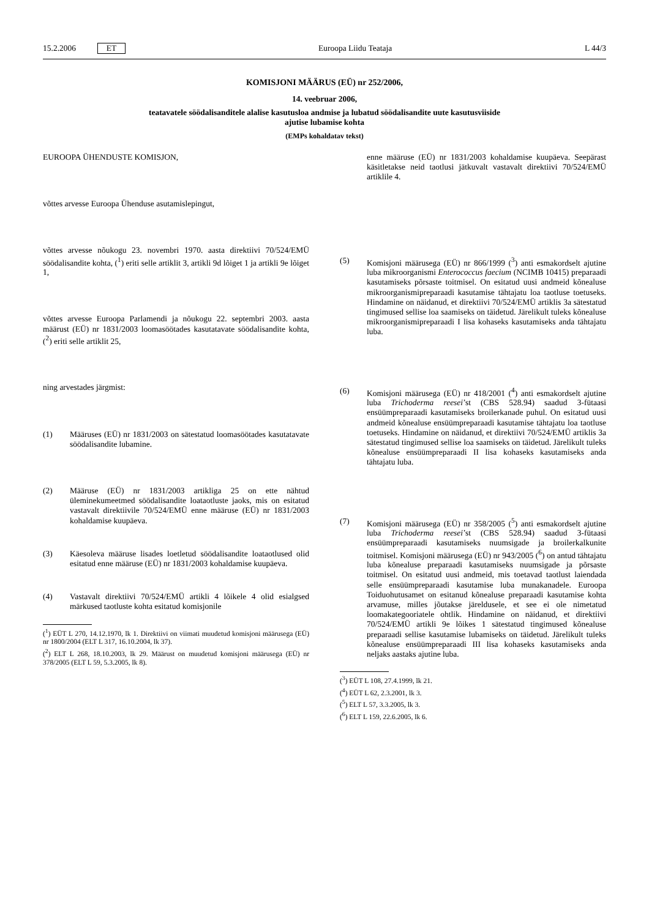15.2.2006 ET Euroopa Liidu Teataja L 44/3
KOMISJONI MÄÄRUS (EÜ) nr 252/2006,
14. veebruar 2006,
teatavatele söödalisanditele alalise kasutusloa andmise ja lubatud söödalisandite uute kasutusviiside
ajutise lubamise kohta
(EMPs kohaldatav tekst)
EUROOPA ÜHENDUSTE KOMISJON,
võttes arvesse Euroopa Ühenduse asutamislepingut,
võttes arvesse nõukogu 23. novembri 1970. aasta direktiivi 70/524/EMÜ söödalisandite kohta, (<sup>1</sup>) eriti selle artiklit 3, artikli 9d lõiget 1 ja artikli 9e lõiget 1,
võttes arvesse Euroopa Parlamendi ja nõukogu 22. septembri 2003. aasta määrust (EÜ) nr 1831/2003 loomasöötades kasutatavate söödalisandite kohta, (<sup>2</sup>) eriti selle artiklit 25,
ning arvestades järgmist:
(1) Määruses (EÜ) nr 1831/2003 on sätestatud loomasöötades kasutatavate söödalisandite lubamine.
(2) Määruse (EÜ) nr 1831/2003 artikliga 25 on ette nähtud üleminekumeetmed söödalisandite loataotluste jaoks, mis on esitatud vastavalt direktiivile 70/524/EMÜ enne määruse (EÜ) nr 1831/2003 kohaldamise kuupäeva.
(3) Käesoleva määruse lisades loetletud söödalisandite loataotlused olid esitatud enne määruse (EÜ) nr 1831/2003 kohaldamise kuupäeva.
(4) Vastavalt direktiivi 70/524/EMÜ artikli 4 lõikele 4 olid esialgsed märkused taotluste kohta esitatud komisjonile
(<sup>1</sup>) EÜT L 270, 14.12.1970, lk 1. Direktiivi on viimati muudetud komisjoni määrusega (EÜ) nr 1800/2004 (ELT L 317, 16.10.2004, lk 37).
(<sup>2</sup>) ELT L 268, 18.10.2003, lk 29. Määrust on muudetud komisjoni määrusega (EÜ) nr 378/2005 (ELT L 59, 5.3.2005, lk 8).
enne määruse (EÜ) nr 1831/2003 kohaldamise kuupäeva. Seepärast käsitletakse neid taotlusi jätkuvalt vastavalt direktiivi 70/524/EMÜ artiklile 4.
(5) Komisjoni määrusega (EÜ) nr 866/1999 (<sup>3</sup>) anti esmakordselt ajutine luba mikroorganismi Enterococcus faecium (NCIMB 10415) preparaadi kasutamiseks põrsaste toitmisel. On esitatud uusi andmeid kõnealuse mikroorganismipreparaadi kasutamise tähtajatu loa taotluse toetuseks. Hindamine on näidanud, et direktiivi 70/524/EMÜ artiklis 3a sätestatud tingimused sellise loa saamiseks on täidetud. Järelikult tuleks kõnealuse mikroorganismipreparaadi I lisa kohaseks kasutamiseks anda tähtajatu luba.
(6) Komisjoni määrusega (EÜ) nr 418/2001 (<sup>4</sup>) anti esmakordselt ajutine luba Trichoderma reesei’st (CBS 528.94) saadud 3-fütaasi ensüümpreparaadi kasutamiseks broilerkanade puhul. On esitatud uusi andmeid kõnealuse ensüümpreparaadi kasutamise tähtajatu loa taotluse toetuseks. Hindamine on näidanud, et direktiivi 70/524/EMÜ artiklis 3a sätestatud tingimused sellise loa saamiseks on täidetud. Järelikult tuleks kõnealuse ensüümpreparaadi II lisa kohaseks kasutamiseks anda tähtajatu luba.
(7) Komisjoni määrusega (EÜ) nr 358/2005 (<sup>5</sup>) anti esmakordselt ajutine luba Trichoderma reesei’st (CBS 528.94) saadud 3-fütaasi ensüümpreparaadi kasutamiseks nuumsigade ja broilerkalkunite toitmisel. Komisjoni määrusega (EÜ) nr 943/2005 (<sup>6</sup>) on antud tähtajatu luba kõnealuse preparaadi kasutamiseks nuumsigade ja põrsaste toitmisel. On esitatud uusi andmeid, mis toetavad taotlust laiendada selle ensüümpreparaadi kasutamise luba munakanadele. Euroopa Toiduohutusamet on esitanud kõnealuse preparaadi kasutamise kohta arvamuse, milles jõutakse järeldusele, et see ei ole nimetatud loomakategooriatele ohtlik. Hindamine on näidanud, et direktiivi 70/524/EMÜ artikli 9e lõikes 1 sätestatud tingimused kõnealuse preparaadi sellise kasutamise lubamiseks on täidetud. Järelikult tuleks kõnealuse ensüümpreparaadi III lisa kohaseks kasutamiseks anda neljaks aastaks ajutine luba.
(<sup>3</sup>) EÜT L 108, 27.4.1999, lk 21.
(<sup>4</sup>) EÜT L 62, 2.3.2001, lk 3.
(<sup>5</sup>) ELT L 57, 3.3.2005, lk 3.
(<sup>6</sup>) ELT L 159, 22.6.2005, lk 6.